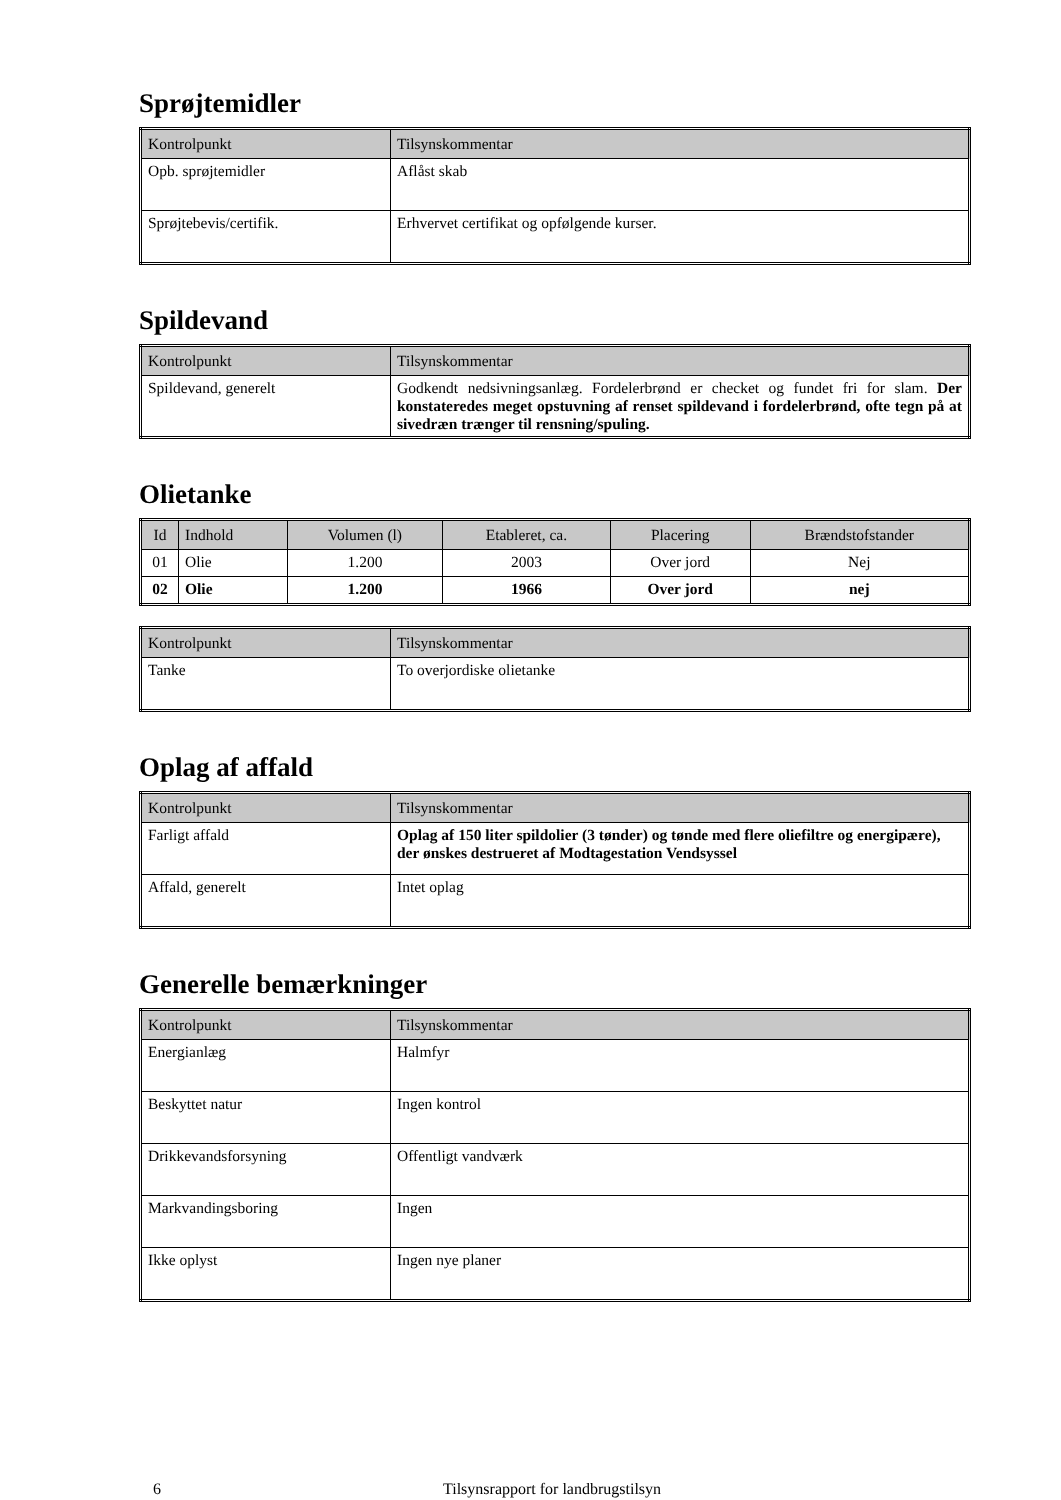Sprøjtemidler
| Kontrolpunkt | Tilsynskommentar |
| --- | --- |
| Opb. sprøjtemidler | Aflåst skab |
| Sprøjtebevis/certifik. | Erhvervet certifikat og opfølgende kurser. |
Spildevand
| Kontrolpunkt | Tilsynskommentar |
| --- | --- |
| Spildevand, generelt | Godkendt nedsivningsanlæg. Fordelerbrønd er checket og fundet fri for slam. Der konstateredes meget opstuvning af renset spildevand i fordelerbrønd, ofte tegn på at sivedræn trænger til rensning/spuling. |
Olietanke
| Id | Indhold | Volumen (l) | Etableret, ca. | Placering | Brændstofstander |
| --- | --- | --- | --- | --- | --- |
| 01 | Olie | 1.200 | 2003 | Over jord | Nej |
| 02 | Olie | 1.200 | 1966 | Over jord | nej |
| Kontrolpunkt | Tilsynskommentar |
| --- | --- |
| Tanke | To overjordiske olietanke |
Oplag af affald
| Kontrolpunkt | Tilsynskommentar |
| --- | --- |
| Farligt affald | Oplag af 150 liter spildolier (3 tønder) og tønde med flere oliefiltre og energipære), der ønskes destrueret af Modtagestation Vendsyssel |
| Affald, generelt | Intet oplag |
Generelle bemærkninger
| Kontrolpunkt | Tilsynskommentar |
| --- | --- |
| Energianlæg | Halmfyr |
| Beskyttet natur | Ingen kontrol |
| Drikkevandsforsyning | Offentligt vandværk |
| Markvandingsboring | Ingen |
| Ikke oplyst | Ingen nye planer |
6 Tilsynsrapport for landbrugstilsyn